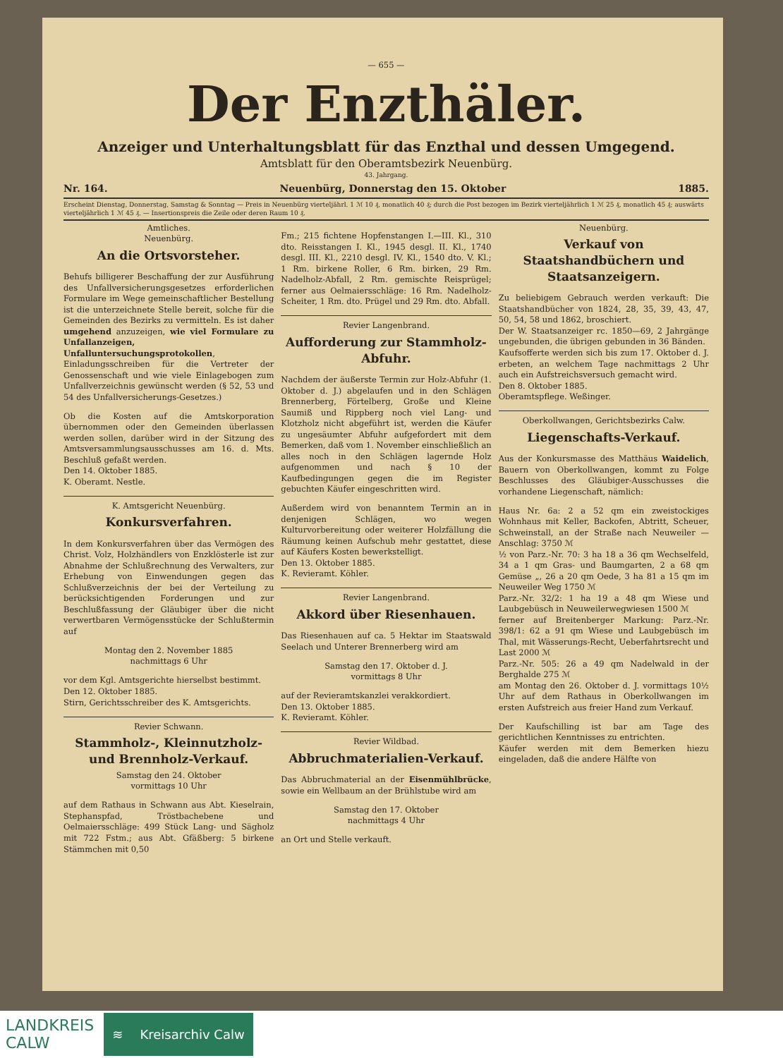— 655 —
Der Enzthäler.
Anzeiger und Unterhaltungsblatt für das Enzthal und dessen Umgegend.
Amtsblatt für den Oberamtsbezirk Neuenbürg.
43. Jahrgang.
Nr. 164. Neuenbürg, Donnerstag den 15. Oktober 1885.
Erscheint Dienstag, Donnerstag, Samstag & Sonntag — Preis in Neuenbürg vierteljährl. 1 ℳ 10 ₰, monatlich 40 ₰; durch die Post bezogen im Bezirk vierteljährlich 1 ℳ 25 ₰, monatlich 45 ₰; auswärts vierteljährlich 1 ℳ 45 ₰. — Insertionspreis die Zeile oder deren Raum 10 ₰.
Amtliches.
Neuenbürg.
An die Ortsvorsteher.
Behufs billigerer Beschaffung der zur Ausführung des Unfallversicherungsgesetzes erforderlichen Formulare im Wege gemeinschaftlicher Bestellung ist die unterzeichnete Stelle bereit, solche für die Gemeinden des Bezirks zu vermitteln. Es ist daher umgehend anzuzeigen, wie viel Formulare zu Unfallanzeigen, Unfalluntersuchungsprotokollen, Einladungsschreiben für die Vertreter der Genossenschaft und wie viele Einlagebogen zum Unfallverzeichnis gewünscht werden (§ 52, 53 und 54 des Unfallversicherungs-Gesetzes.)
Ob die Kosten auf die Amtskorporation übernommen oder den Gemeinden überlassen werden sollen, darüber wird in der Sitzung des Amtsversammlungsausschusses am 16. d. Mts. Beschluß gefaßt werden.
Den 14. Oktober 1885.
K. Oberamt. Nestle.
K. Amtsgericht Neuenbürg.
Konkursverfahren.
In dem Konkursverfahren über das Vermögen des Christ. Volz, Holzhändlers von Enzklösterle ist zur Abnahme der Schlußrechnung des Verwalters, zur Erhebung von Einwendungen gegen das Schlußverzeichnis der bei der Verteilung zu berücksichtigenden Forderungen und zur Beschlußfassung der Gläubiger über die nicht verwertbaren Vermögensstücke der Schlußtermin auf
Montag den 2. November 1885
nachmittags 6 Uhr
vor dem Kgl. Amtsgerichte hierselbst bestimmt.
Den 12. Oktober 1885.
Stirn, Gerichtsschreiber des K. Amtsgerichts.
Revier Schwann.
Stammholz-, Kleinnutzholz- und Brennholz-Verkauf.
Samstag den 24. Oktober
vormittags 10 Uhr
auf dem Rathaus in Schwann aus Abt. Kieselrain, Stephanspfad, Tröstbachebene und Oelmaiersschläge: 499 Stück Lang- und Sägholz mit 722 Fstm.; aus Abt. Gfäßberg: 5 birkene Stämmchen mit 0,50
Fm.; 215 fichtene Hopfenstangen I.—III. Kl., 310 dto. Reisstangen I. Kl., 1945 desgl. II. Kl., 1740 desgl. III. Kl., 2210 desgl. IV. Kl., 1540 dto. V. Kl.; 1 Rm. birkene Roller, 6 Rm. birken, 29 Rm. Nadelholz-Abfall, 2 Rm. gemischte Reisprügel; ferner aus Oelmaiersschläge: 16 Rm. Nadelholz-Scheiter, 1 Rm. dto. Prügel und 29 Rm. dto. Abfall.
Revier Langenbrand.
Aufforderung zur Stammholz-Abfuhr.
Nachdem der äußerste Termin zur Holz-Abfuhr (1. Oktober d. J.) abgelaufen und in den Schlägen Brennerberg, Förtelberg, Große und Kleine Saumiß und Rippberg noch viel Lang- und Klotzholz nicht abgeführt ist, werden die Käufer zu ungesäumter Abfuhr aufgefordert mit dem Bemerken, daß vom 1. November einschließlich an alles noch in den Schlägen lagernde Holz aufgenommen und nach § 10 der Kaufbedingungen gegen die im Register gebuchten Käufer eingeschritten wird.
Außerdem wird von benanntem Termin an in denjenigen Schlägen, wo wegen Kulturvorbereitung oder weiterer Holzfällung die Räumung keinen Aufschub mehr gestattet, diese auf Käufers Kosten bewerkstelligt.
Den 13. Oktober 1885.
K. Revieramt. Köhler.
Revier Langenbrand.
Akkord über Riesenhauen.
Das Riesenhauen auf ca. 5 Hektar im Staatswald Seelach und Unterer Brennerberg wird am
Samstag den 17. Oktober d. J.
vormittags 8 Uhr
auf der Revieramtskanzlei verakkordiert.
Den 13. Oktober 1885.
K. Revieramt. Köhler.
Revier Wildbad.
Abbruchmaterialien-Verkauf.
Das Abbruchmaterial an der Eisenmühlbrücke, sowie ein Wellbaum an der Brühlstube wird am
Samstag den 17. Oktober
nachmittags 4 Uhr
an Ort und Stelle verkauft.
Neuenbürg.
Verkauf von Staatshandbüchern und Staatsanzeigern.
Zu beliebigem Gebrauch werden verkauft: Die Staatshandbücher von 1824, 28, 35, 39, 43, 47, 50, 54, 58 und 1862, broschiert.
Der W. Staatsanzeiger rc. 1850—69, 2 Jahrgänge ungebunden, die übrigen gebunden in 36 Bänden.
Kaufsofferte werden sich bis zum 17. Oktober d. J. erbeten, an welchem Tage nachmittags 2 Uhr auch ein Aufstreichsversuch gemacht wird.
Den 8. Oktober 1885.
Oberamtspflege. Weßinger.
Oberkollwangen, Gerichtsbezirks Calw.
Liegenschafts-Verkauf.
Aus der Konkursmasse des Matthäus Waidelich, Bauern von Oberkollwangen, kommt zu Folge Beschlusses des Gläubiger-Ausschusses die vorhandene Liegenschaft, nämlich:
Haus Nr. 6a: 2 a 52 qm ein zweistockiges Wohnhaus mit Keller, Backofen, Abtritt, Scheuer, Schweinstall, an der Straße nach Neuweiler — Anschlag: 3750 ℳ
½ von Parz.-Nr. 70: 3 ha 18 a 36 qm Wechselfeld, 34 a 1 qm Gras- und Baumgarten, 2 a 68 qm Gemüse „, 26 a 20 qm Oede, 3 ha 81 a 15 qm im Neuweiler Weg 1750 ℳ
Parz.-Nr. 32/2: 1 ha 19 a 48 qm Wiese und Laubgebüsch in Neuweilerwegwiesen 1500 ℳ
ferner auf Breitenberger Markung: Parz.-Nr. 398/1: 62 a 91 qm Wiese und Laubgebüsch im Thal, mit Wässerungs-Recht, Ueberfahrtsrecht und Last 2000 ℳ
Parz.-Nr. 505: 26 a 49 qm Nadelwald in der Berghalde 275 ℳ
am Montag den 26. Oktober d. J. vormittags 10½ Uhr auf dem Rathaus in Oberkollwangen im ersten Aufstreich aus freier Hand zum Verkauf.
Der Kaufschilling ist bar am Tage des gerichtlichen Kenntnisses zu entrichten.
Käufer werden mit dem Bemerken hiezu eingeladen, daß die andere Hälfte von
LANDKREIS
CALW
≋ Kreisarchiv Calw